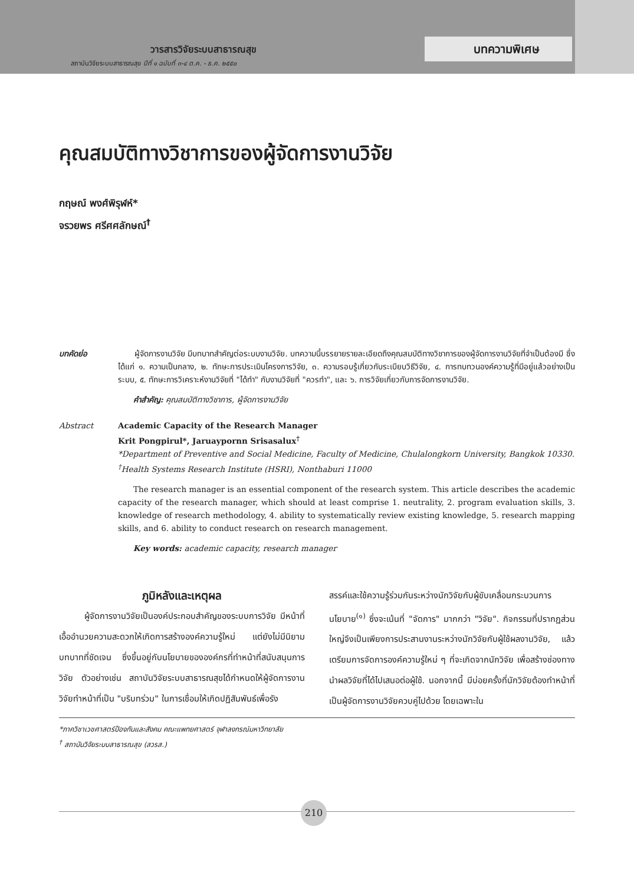วารสารวิจัยระบบสาธารณสุข
สถาบันวิจัยระบบสาธารณสุข ปีที่ ๑ ฉบับที่ ๓-๔ ต.ค. - ธ.ค. ๒๕๕๐
บทความพิเศษ
คุณสมบัติทางวิชาการของผู้จัดการงานวิจัย
กฤษณ์ พงศ์พิรุฬห์*
จรวยพร ศรีศศลักษณ์<sup>†</sup>
บทคัดย่อ ผู้จัดการงานวิจัย มีบทบาทสำคัญต่อระบบงานวิจัย. บทความนี้บรรยายรายละเอียดถึงคุณสมบัติทางวิชาการของผู้จัดการงานวิจัยที่จำเป็นต้องมี ซึ่งได้แก่ ๑. ความเป็นกลาง, ๒. ทักษะการประเมินโครงการวิจัย, ๓. ความรอบรู้เกี่ยวกับระเบียบวิธีวิจัย, ๔. การทบทวนองค์ความรู้ที่มีอยู่แล้วอย่างเป็นระบบ, ๕. ทักษะการวิเคราะห์งานวิจัยที่ "ได้ทำ" กับงานวิจัยที่ "ควรทำ", และ ๖. การวิจัยเกี่ยวกับการจัดการงานวิจัย.
คำสำคัญ: คุณสมบัติทางวิชาการ, ผู้จัดการงานวิจัย
Abstract Academic Capacity of the Research Manager
Krit Pongpirul*, Jaruaypornn Srisasalux<sup>†</sup>
*Department of Preventive and Social Medicine, Faculty of Medicine, Chulalongkorn University, Bangkok 10330.
<sup>†</sup> Health Systems Research Institute (HSRI), Nonthaburi 11000
The research manager is an essential component of the research system. This article describes the academic capacity of the research manager, which should at least comprise 1. neutrality, 2. program evaluation skills, 3. knowledge of research methodology, 4. ability to systematically review existing knowledge, 5. research mapping skills, and 6. ability to conduct research on research management.
Key words: academic capacity, research manager
ภูมิหลังและเหตุผล
ผู้จัดการงานวิจัยเป็นองค์ประกอบสำคัญของระบบการวิจัย มีหน้าที่เอื้ออำนวยความสะดวกให้เกิดการสร้างองค์ความรู้ใหม่ แต่ยังไม่มีนิยามบทบาทที่ชัดเจน ซึ่งขึ้นอยู่กับนโยบายขององค์กรที่ทำหน้าที่สนับสนุนการวิจัย ตัวอย่างเช่น สถาบันวิจัยระบบสาธารณสุขได้กำหนดให้ผู้จัดการงานวิจัยทำหน้าที่เป็น "บริบทร่วม" ในการเชื่อมให้เกิดปฏิสัมพันธ์เพื่อรัง
สรรค์และใช้ความรู้ร่วมกันระหว่างนักวิจัยกับผู้ขับเคลื่อนกระบวนการนโยบาย<sup>(๑)</sup> ซึ่งจะเน้นที่ "จัดการ" มากกว่า "วิจัย". กิจกรรมที่ปรากฏส่วนใหญ่จึงเป็นเพียงการประสานงานระหว่างนักวิจัยกับผู้ใช้ผลงานวิจัย, แล้วเตรียมการจัดการองค์ความรู้ใหม่ ๆ ที่จะเกิดจากนักวิจัย เพื่อสร้างช่องทางนำผลวิจัยที่ได้ไปเสนอต่อผู้ใช้. นอกจากนี้ มีบ่อยครั้งที่นักวิจัยต้องทำหน้าที่เป็นผู้จัดการงานวิจัยควบคู่ไปด้วย โดยเฉพาะใน
*ภาควิชาเวชศาสตร์ป้องกันและสังคม คณะแพทยศาสตร์ จุฬาลงกรณ์มหาวิทยาลัย
<sup>†</sup> สถาบันวิจัยระบบสาธารณสุข (สวรส.)
210